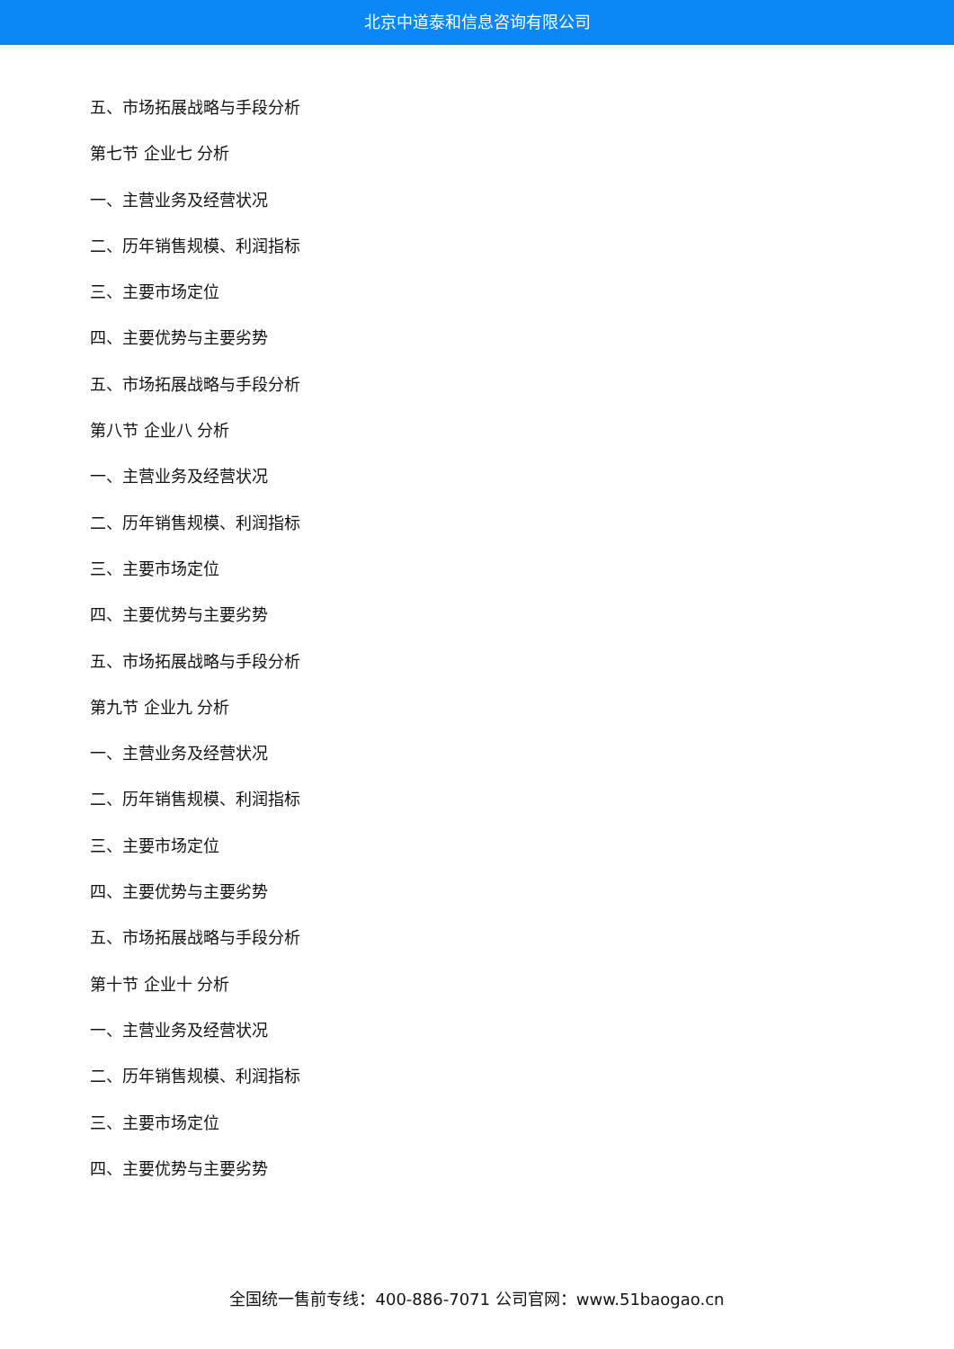北京中道泰和信息咨询有限公司
五、市场拓展战略与手段分析
第七节 企业七 分析
一、主营业务及经营状况
二、历年销售规模、利润指标
三、主要市场定位
四、主要优势与主要劣势
五、市场拓展战略与手段分析
第八节 企业八 分析
一、主营业务及经营状况
二、历年销售规模、利润指标
三、主要市场定位
四、主要优势与主要劣势
五、市场拓展战略与手段分析
第九节 企业九 分析
一、主营业务及经营状况
二、历年销售规模、利润指标
三、主要市场定位
四、主要优势与主要劣势
五、市场拓展战略与手段分析
第十节 企业十 分析
一、主营业务及经营状况
二、历年销售规模、利润指标
三、主要市场定位
四、主要优势与主要劣势
全国统一售前专线：400-886-7071 公司官网：www.51baogao.cn